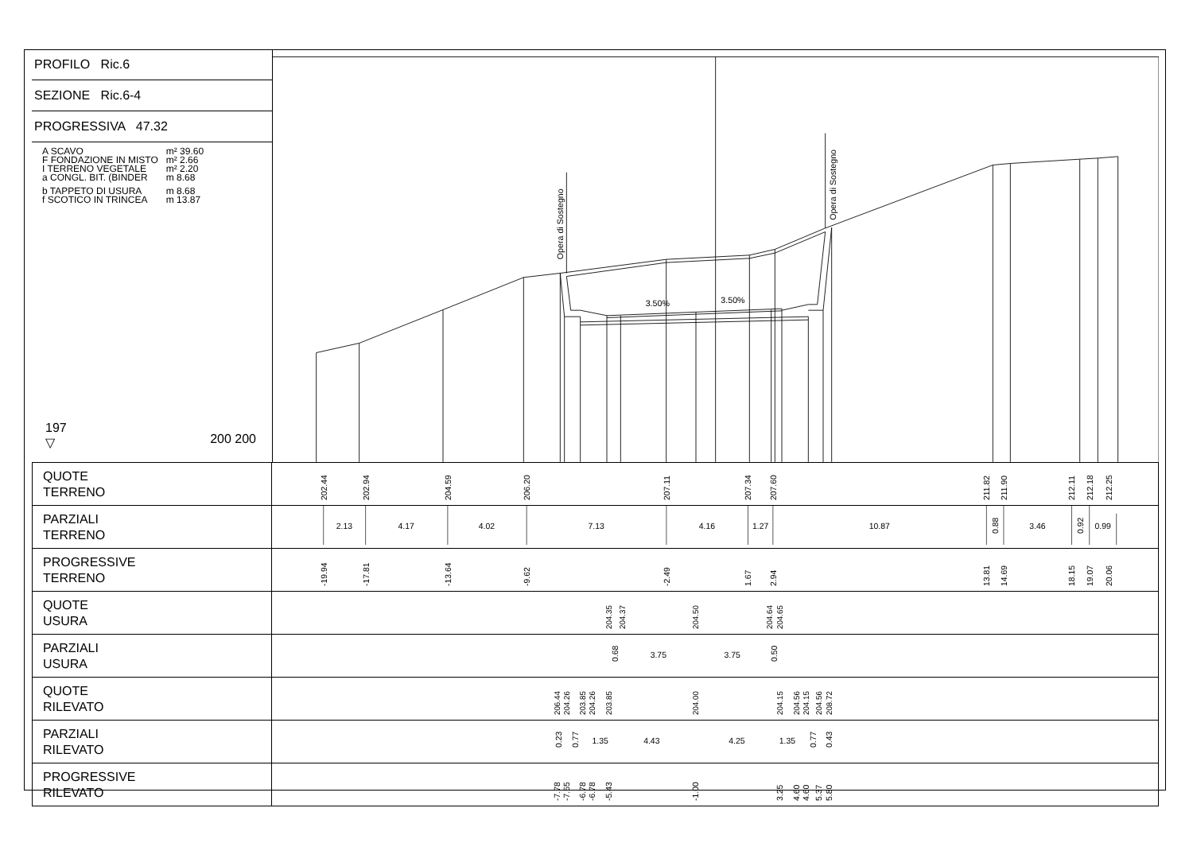PROFILO Ric.6
SEZIONE Ric.6-4
PROGRESSIVA 47.32
| A SCAVO | m² 39.60 |
| F FONDAZIONE IN MISTO | m² 2.66 |
| I TERRENO VEGETALE | m² 2.20 |
| a CONGL. BIT. (BINDER | m 8.68 |
| b TAPPETO DI USURA | m 8.68 |
| f SCOTICO IN TRINCEA | m 13.87 |
197
▽ 200 200
Opera di Sostegno
3.50%
3.50%
Opera di Sostegno
| QUOTE TERRENO | 202.44 202.94 204.59 206.20 207.11 207.34 207.60 211.82 211.90 212.11 212.18 212.25 |
| PARZIALI TERRENO | 2.13 4.17 4.02 7.13 4.16 1.27 10.87 0.88 3.46 0.92 0.99 |
| PROGRESSIVE TERRENO | -19.94 -17.81 -13.64 -9.62 -2.49 1.67 2.94 13.81 14.69 18.15 19.07 20.06 |
| QUOTE USURA | 204.35 204.37 204.50 204.64 204.65 |
| PARZIALI USURA | 0.68 3.75 3.75 0.50 |
| QUOTE RILEVATO | 206.44 204.26 203.85 204.26 203.85 204.00 204.15 204.56 204.15 204.56 208.72 |
| PARZIALI RILEVATO | 0.23 0.77 1.35 4.43 4.25 1.35 0.77 0.43 |
| PROGRESSIVE RILEVATO | -7.78 -7.55 -6.78 -6.78 -5.43 -1.00 3.25 4.60 4.60 5.37 5.80 |